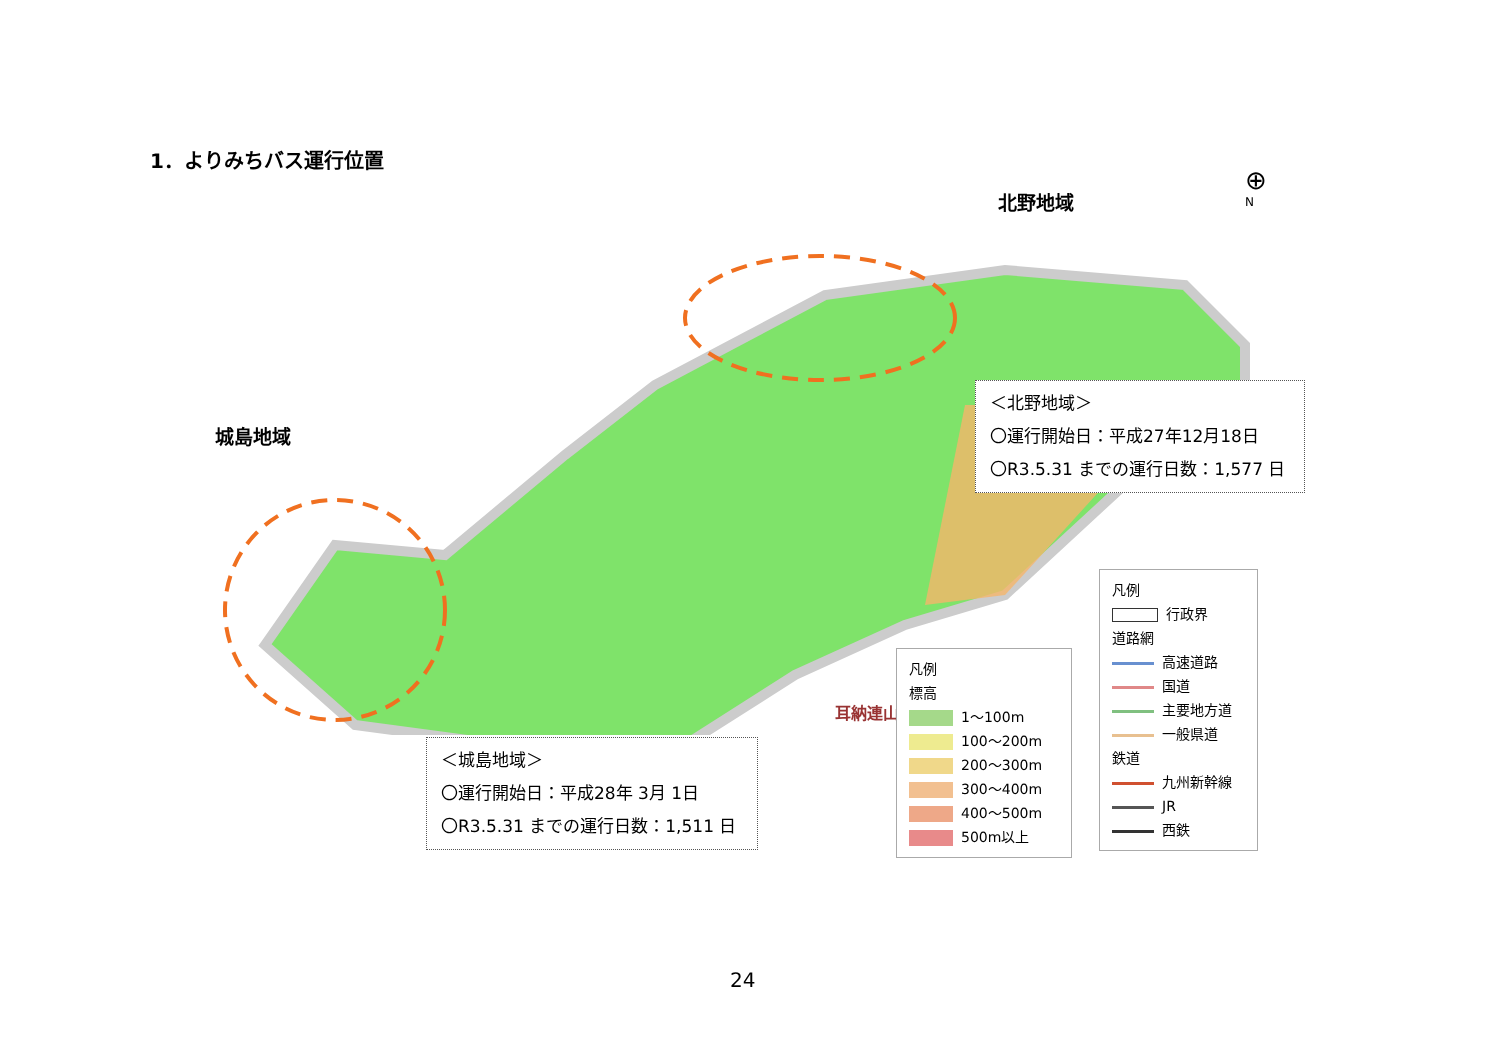1．よりみちバス運行位置
北野地域
城島地域
耳納連山
⊕
N
＜北野地域＞
〇運行開始日：平成27年12月18日
〇R3.5.31 までの運行日数：1,577 日
＜城島地域＞
〇運行開始日：平成28年 3月 1日
〇R3.5.31 までの運行日数：1,511 日
凡例
標高
1～100m
100～200m
200～300m
300～400m
400～500m
500m以上
凡例
行政界
道路網
高速道路
国道
主要地方道
一般県道
鉄道
九州新幹線
JR
西鉄
24